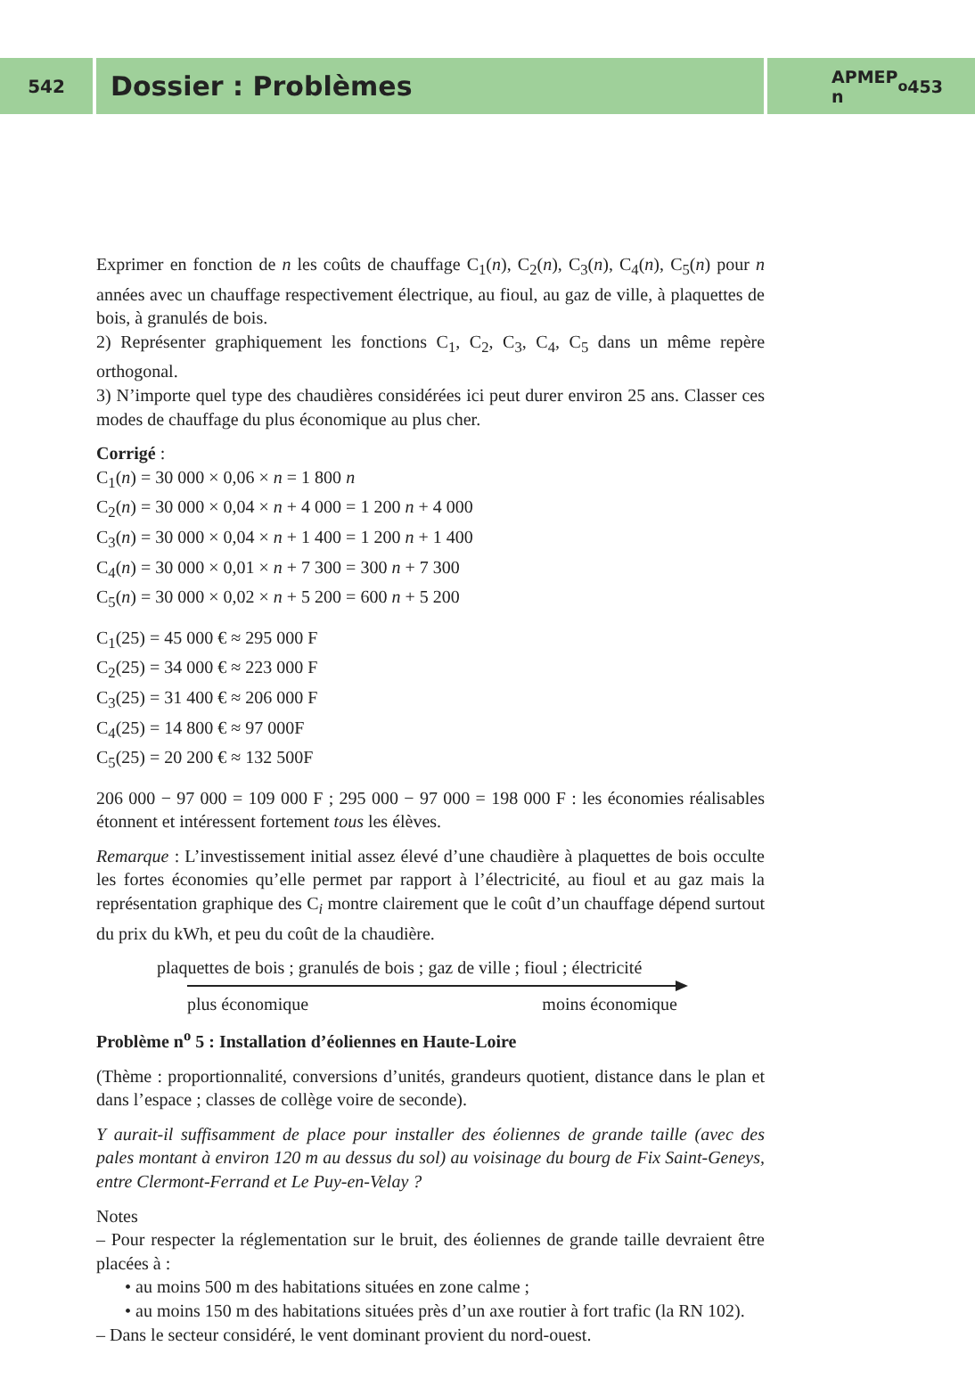542
Dossier : Problèmes
APMEP
n<sup>o</sup> 453
Exprimer en fonction de n les coûts de chauffage C<sub>1</sub>(n), C<sub>2</sub>(n), C<sub>3</sub>(n), C<sub>4</sub>(n), C<sub>5</sub>(n) pour n années avec un chauffage respectivement électrique, au fioul, au gaz de ville, à plaquettes de bois, à granulés de bois.
2) Représenter graphiquement les fonctions C<sub>1</sub>, C<sub>2</sub>, C<sub>3</sub>, C<sub>4</sub>, C<sub>5</sub> dans un même repère orthogonal.
3) N’importe quel type des chaudières considérées ici peut durer environ 25 ans. Classer ces modes de chauffage du plus économique au plus cher.
Corrigé :
C<sub>1</sub>(n) = 30 000 × 0,06 × n = 1 800 n
C<sub>2</sub>(n) = 30 000 × 0,04 × n + 4 000 = 1 200 n + 4 000
C<sub>3</sub>(n) = 30 000 × 0,04 × n + 1 400 = 1 200 n + 1 400
C<sub>4</sub>(n) = 30 000 × 0,01 × n + 7 300 = 300 n + 7 300
C<sub>5</sub>(n) = 30 000 × 0,02 × n + 5 200 = 600 n + 5 200
C<sub>1</sub>(25) = 45 000 € ≈ 295 000 F
C<sub>2</sub>(25) = 34 000 € ≈ 223 000 F
C<sub>3</sub>(25) = 31 400 € ≈ 206 000 F
C<sub>4</sub>(25) = 14 800 € ≈ 97 000F
C<sub>5</sub>(25) = 20 200 € ≈ 132 500F
206 000 − 97 000 = 109 000 F ; 295 000 − 97 000 = 198 000 F : les économies réalisables étonnent et intéressent fortement tous les élèves.
Remarque : L’investissement initial assez élevé d’une chaudière à plaquettes de bois occulte les fortes économies qu’elle permet par rapport à l’électricité, au fioul et au gaz mais la représentation graphique des C<sub>i</sub> montre clairement que le coût d’un chauffage dépend surtout du prix du kWh, et peu du coût de la chaudière.
plaquettes de bois ; granulés de bois ; gaz de ville ; fioul ; électricité
plus économique moins économique
Problème n<sup>o</sup> 5 : Installation d’éoliennes en Haute-Loire
(Thème : proportionnalité, conversions d’unités, grandeurs quotient, distance dans le plan et dans l’espace ; classes de collège voire de seconde).
Y aurait-il suffisamment de place pour installer des éoliennes de grande taille (avec des pales montant à environ 120 m au dessus du sol) au voisinage du bourg de Fix Saint-Geneys, entre Clermont-Ferrand et Le Puy-en-Velay ?
Notes
– Pour respecter la réglementation sur le bruit, des éoliennes de grande taille devraient être placées à :
• au moins 500 m des habitations situées en zone calme ;
• au moins 150 m des habitations situées près d’un axe routier à fort trafic (la RN 102).
– Dans le secteur considéré, le vent dominant provient du nord-ouest.